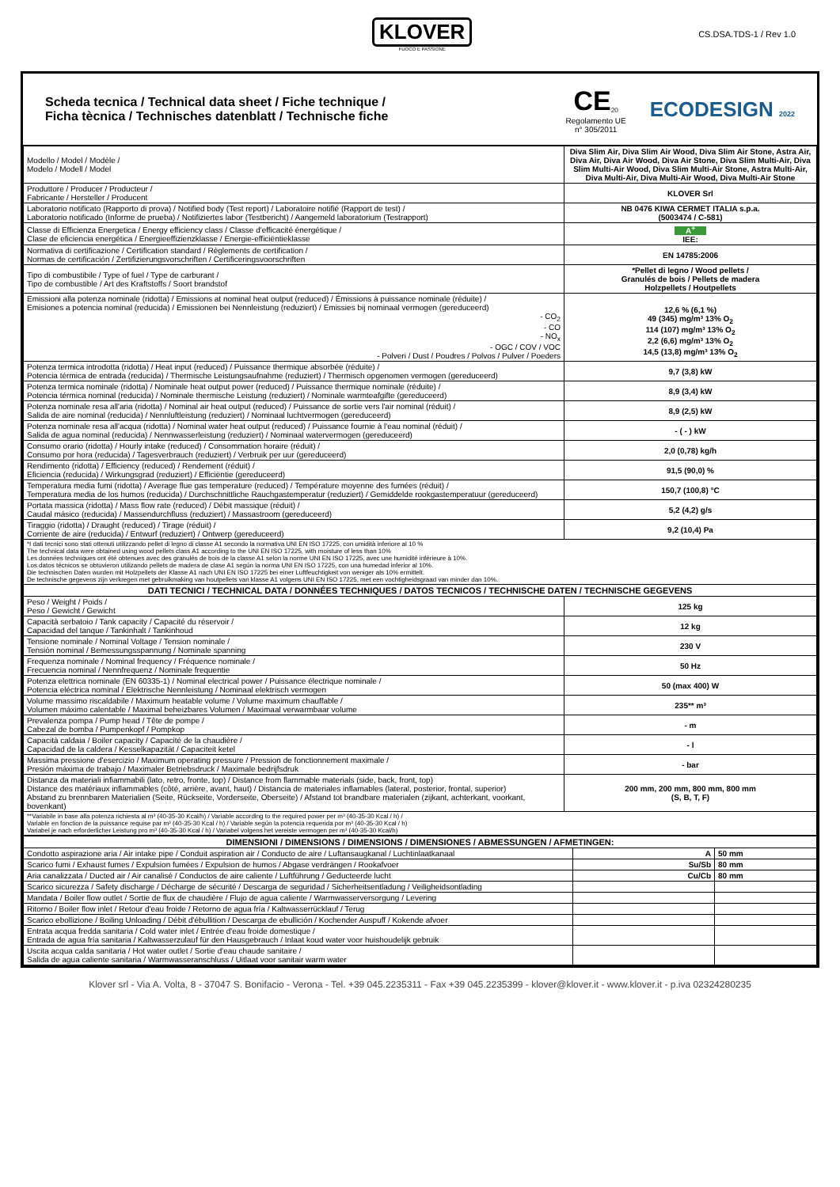KLOVER
FUOCO E PASSIONE
CS.DSA.TDS-1 / Rev 1.0
Scheda tecnica / Technical data sheet / Fiche technique /
Ficha tècnica / Technisches datenblatt / Technische fiche
CE<sub>20</sub>
Regolamento UE
n° 305/2011
ECODESIGN 2022
| Modello / Model / Modèle / Modelo / Modell / Model | Diva Slim Air, Diva Slim Air Wood, Diva Slim Air Stone, Astra Air, Diva Air, Diva Air Wood, Diva Air Stone, Diva Slim Multi-Air, Diva Slim Multi-Air Wood, Diva Slim Multi-Air Stone, Astra Multi-Air, Diva Multi-Air, Diva Multi-Air Wood, Diva Multi-Air Stone |
| Produttore / Producer / Producteur / Fabricante / Hersteller / Producent | KLOVER Srl |
| Laboratorio notificato (Rapporto di prova) / Notified body (Test report) / Laboratoire notifié (Rapport de test) / Laboratorio notificado (Informe de prueba) / Notifiziertes labor (Testbericht) / Aangemeld laboratorium (Testrapport) | NB 0476 KIWA CERMET ITALIA s.p.a. (5003474 / C-581) |
| Classe di Efficienza Energetica / Energy efficiency class / Classe d'efficacité énergétique / Clase de eficiencia energética / Energieeffizienzklasse / Energie-efficiëntieklasse | A<sup>+</sup> IEE: |
| Normativa di certificazione / Certification standard / Règlements de certification / Normas de certificación / Zertifizierungsvorschriften / Certificeringsvoorschriften | EN 14785:2006 |
| Tipo di combustibile / Type of fuel / Type de carburant / Tipo de combustible / Art des Kraftstoffs / Soort brandstof | *Pellet di legno / Wood pellets / Granulés de bois / Pellets de madera Holzpellets / Houtpellets |
| Emissioni alla potenza nominale (ridotta) / Emissions at nominal heat output (reduced) / Émissions à puissance nominale (réduite) / Emisiones a potencia nominal (reducida) / Emissionen bei Nennleistung (reduziert) / Emissies bij nominaal vermogen (gereduceerd) - CO<sub>2</sub> - CO - NO<sub>x</sub> - OGC / COV / VOC - Polveri / Dust / Poudres / Polvos / Pulver / Poeders | 12,6 % (6,1 %) 49 (345) mg/m³ 13% O<sub>2</sub> 114 (107) mg/m³ 13% O<sub>2</sub> 2,2 (6,6) mg/m³ 13% O<sub>2</sub> 14,5 (13,8) mg/m³ 13% O<sub>2</sub> |
| Potenza termica introdotta (ridotta) / Heat input (reduced) / Puissance thermique absorbée (réduite) / Potencia térmica de entrada (reducida) / Thermische Leistungsaufnahme (reduziert) / Thermisch opgenomen vermogen (gereduceerd) | 9,7 (3,8) kW |
| Potenza termica nominale (ridotta) / Nominale heat output power (reduced) / Puissance thermique nominale (réduite) / Potencia térmica nominal (reducida) / Nominale thermische Leistung (reduziert) / Nominale warmteafgifte (gereduceerd) | 8,9 (3,4) kW |
| Potenza nominale resa all'aria (ridotta) / Nominal air heat output (reduced) / Puissance de sortie vers l'air nominal (réduit) / Salida de aire nominal (reducida) / Nennluftleistung (reduziert) / Nominaal luchtvermogen (gereduceerd) | 8,9 (2,5) kW |
| Potenza nominale resa all'acqua (ridotta) / Nominal water heat output (reduced) / Puissance fournie à l'eau nominal (réduit) / Salida de agua nominal (reducida) / Nennwasserleistung (reduziert) / Nominaal watervermogen (gereduceerd) | - ( - ) kW |
| Consumo orario (ridotta) / Hourly intake (reduced) / Consommation horaire (réduit) / Consumo por hora (reducida) / Tagesverbrauch (reduziert) / Verbruik per uur (gereduceerd) | 2,0 (0,78) kg/h |
| Rendimento (ridotta) / Efficiency (reduced) / Rendement (réduit) / Eficiencia (reducida) / Wirkungsgrad (reduziert) / Efficiëntie (gereduceerd) | 91,5 (90,0) % |
| Temperatura media fumi (ridotta) / Average flue gas temperature (reduced) / Température moyenne des fumées (réduit) / Temperatura media de los humos (reducida) / Durchschnittliche Rauchgastemperatur (reduziert) / Gemiddelde rookgastemperatuur (gereduceerd) | 150,7 (100,8) °C |
| Portata massica (ridotta) / Mass flow rate (reduced) / Débit massique (réduit) / Caudal másico (reducida) / Massendurchfluss (reduziert) / Massastroom (gereduceerd) | 5,2 (4,2) g/s |
| Tiraggio (ridotta) / Draught (reduced) / Tirage (réduit) / Corriente de aire (reducida) / Entwurf (reduziert) / Ontwerp (gereduceerd) | 9,2 (10,4) Pa |
| *I dati tecnici sono stati ottenuti utilizzando pellet di legno di classe A1 secondo la normativa UNI EN ISO 17225, con umidità inferiore al 10 % The technical data were obtained using wood pellets class A1 according to the UNI EN ISO 17225, with moisture of less than 10% Les données techniques ont été obtenues avec des granulés de bois de la classe A1 selon la norme UNI EN ISO 17225, avec une humidité inférieure à 10%. Los datos técnicos se obtuvieron utilizando pellets de madera de clase A1 según la norma UNI EN ISO 17225, con una humedad inferior al 10%. Die technischen Daten wurden mit Holzpellets der Klasse A1 nach UNI EN ISO 17225 bei einer Luftfeuchtigkeit von weniger als 10% ermittelt. De technische gegevens zijn verkregen met gebruikmaking van houtpellets van klasse A1 volgens UNI EN ISO 17225, met een vochtigheidsgraad van minder dan 10%. | |
| DATI TECNICI / TECHNICAL DATA / DONNÉES TECHNIQUES / DATOS TECNICOS / TECHNISCHE DATEN / TECHNISCHE GEGEVENS | |
| Peso / Weight / Poids / Peso / Gewicht / Gewicht | 125 kg |
| Capacità serbatoio / Tank capacity / Capacité du réservoir / Capacidad del tanque / Tankinhalt / Tankinhoud | 12 kg |
| Tensione nominale / Nominal Voltage / Tension nominale / Tensión nominal / Bemessungsspannung / Nominale spanning | 230 V |
| Frequenza nominale / Nominal frequency / Fréquence nominale / Frecuencia nominal / Nennfrequenz / Nominale frequentie | 50 Hz |
| Potenza elettrica nominale (EN 60335-1) / Nominal electrical power / Puissance électrique nominale / Potencia eléctrica nominal / Elektrische Nennleistung / Nominaal elektrisch vermogen | 50 (max 400) W |
| Volume massimo riscaldabile / Maximum heatable volume / Volume maximum chauffable / Volumen máximo calentable / Maximal beheizbares Volumen / Maximaal verwarmbaar volume | 235** m³ |
| Prevalenza pompa / Pump head / Tête de pompe / Cabezal de bomba / Pumpenkopf / Pompkop | - m |
| Capacità caldaia / Boiler capacity / Capacité de la chaudière / Capacidad de la caldera / Kesselkapazität / Capaciteit ketel | - l |
| Massima pressione d'esercizio / Maximum operating pressure / Pression de fonctionnement maximale / Presión máxima de trabajo / Maximaler Betriebsdruck / Maximale bedrijfsdruk | - bar |
| Distanza da materiali infiammabili (lato, retro, fronte, top) / Distance from flammable materials (side, back, front, top) Distance des matériaux inflammables (côté, arrière, avant, haut) / Distancia de materiales inflamables (lateral, posterior, frontal, superior) Abstand zu brennbaren Materialien (Seite, Rückseite, Vorderseite, Oberseite) / Afstand tot brandbare materialen (zijkant, achterkant, voorkant, bovenkant) | 200 mm, 200 mm, 800 mm, 800 mm (S, B, T, F) |
| **Variabile in base alla potenza richiesta al m³ (40-35-30 Kcal/h) / Variable according to the required power per m³ (40-35-30 Kcal / h) / Variable en fonction de la puissance requise par m³ (40-35-30 Kcal / h) / Variable según la potencia requerida por m³ (40-35-30 Kcal / h) Variabel je nach erforderlicher Leistung pro m³ (40-35-30 Kcal / h) / Variabel volgens het vereiste vermogen per m³ (40-35-30 Kcal/h) | |
| DIMENSIONI / DIMENSIONS / DIMENSIONS / DIMENSIONES / ABMESSUNGEN / AFMETINGEN: | | |
| --- | --- | --- |
| Condotto aspirazione aria / Air intake pipe / Conduit aspiration air / Conducto de aire / Luftansaugkanal / Luchtinlaatkanaal | A | 50 mm |
| Scarico fumi / Exhaust fumes / Expulsion fumées / Expulsion de humos / Abgase verdrängen / Rookafvoer | Su/Sb | 80 mm |
| Aria canalizzata / Ducted air / Air canalisé / Conductos de aire caliente / Luftführung / Geducteerde lucht | Cu/Cb | 80 mm |
| Scarico sicurezza / Safety discharge / Décharge de sécurité / Descarga de seguridad / Sicherheitsentladung / Veiligheidsontlading | | |
| Mandata / Boiler flow outlet / Sortie de flux de chaudière / Flujo de agua caliente / Warmwasserversorgung / Levering | | |
| Ritorno / Boiler flow inlet / Retour d'eau froide / Retorno de agua fría / Kaltwasserrücklauf / Terug | | |
| Scarico ebollizione / Boiling Unloading / Débit d'ébullition / Descarga de ebullición / Kochender Auspuff / Kokende afvoer | | |
| Entrata acqua fredda sanitaria / Cold water inlet / Entrée d'eau froide domestique / Entrada de agua fría sanitaria / Kaltwasserzulauf für den Hausgebrauch / Inlaat koud water voor huishoudelijk gebruik | | |
| Uscita acqua calda sanitaria / Hot water outlet / Sortie d'eau chaude sanitaire / Salida de agua caliente sanitaria / Warmwasseranschluss / Uitlaat voor sanitair warm water | | |
Klover srl - Via A. Volta, 8 - 37047 S. Bonifacio - Verona - Tel. +39 045.2235311 - Fax +39 045.2235399 - klover@klover.it - www.klover.it - p.iva 02324280235